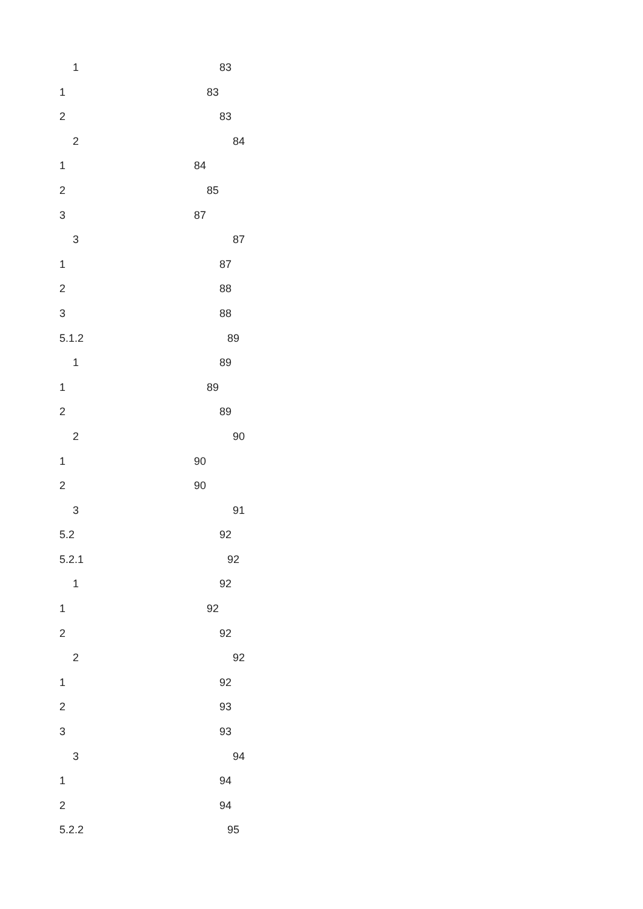1 83
1 83
2 83
2 84
1 84
2 85
3 87
3 87
1 87
2 88
3 88
5.1.2 89
1 89
1 89
2 89
2 90
1 90
2 90
3 91
5.2 92
5.2.1 92
1 92
1 92
2 92
2 92
1 92
2 93
3 93
3 94
1 94
2 94
5.2.2 95